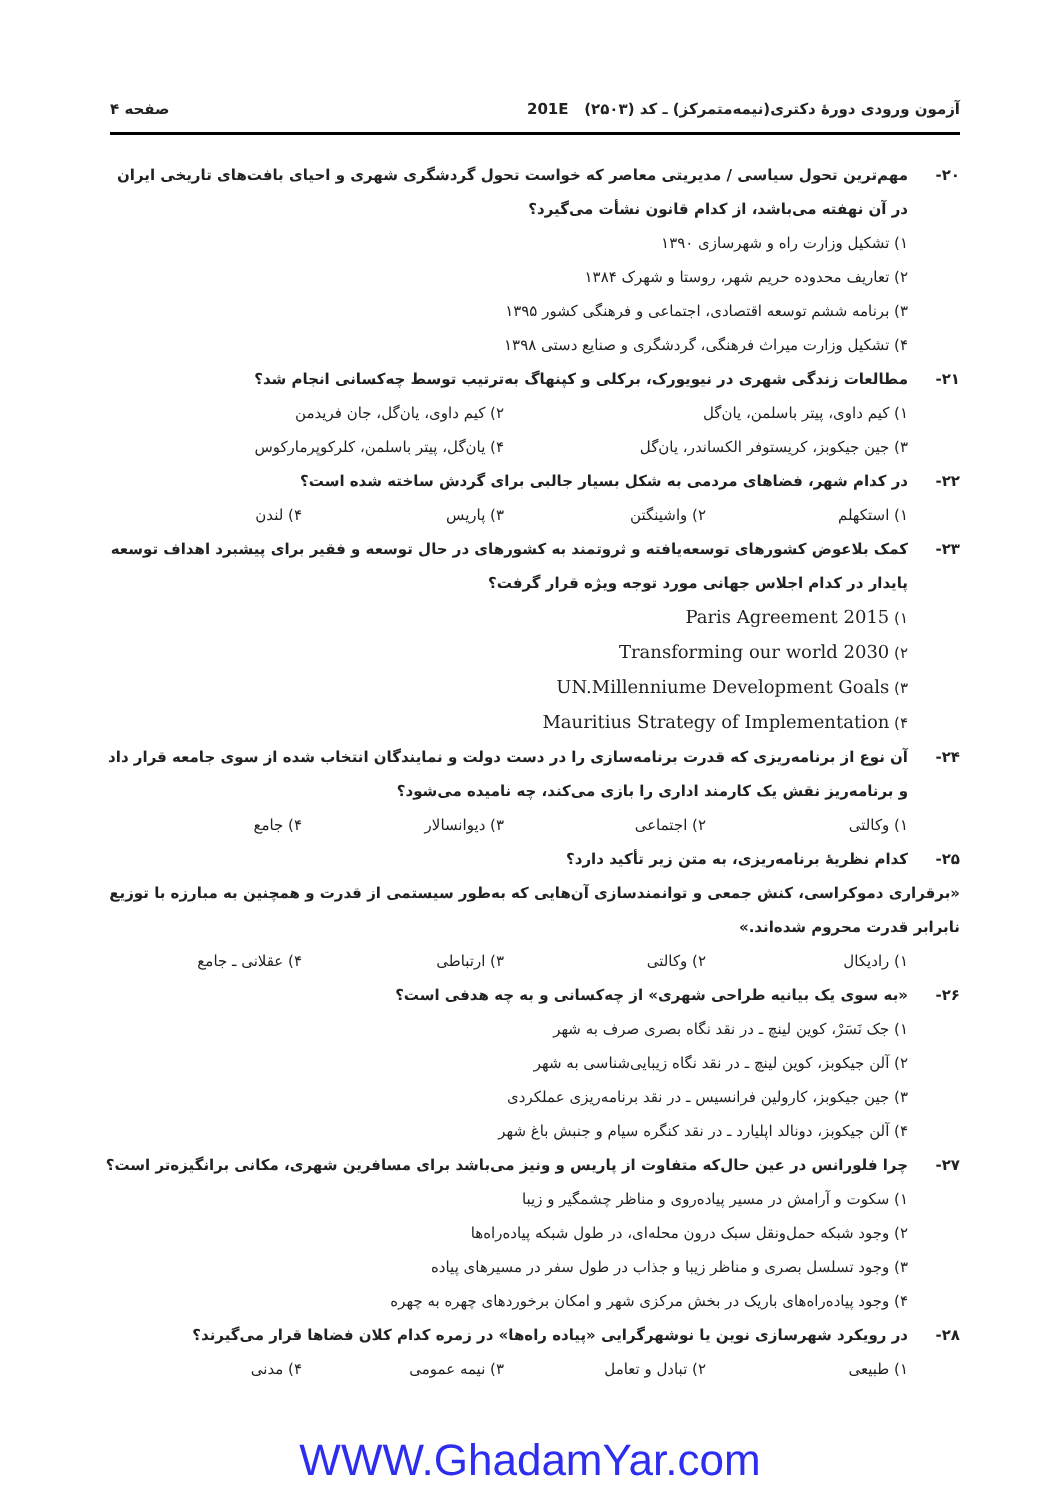آزمون ورودی دورهٔ دکتری(نیمه‌متمرکز) ـ کد (۲۵۰۳) 201E صفحه ۴
۲۰- مهم‌ترین تحول سیاسی / مدیریتی معاصر که خواست تحول گردشگری شهری و احیای بافت‌های تاریخی ایران در آن نهفته می‌باشد، از کدام قانون نشأت می‌گیرد؟
۱) تشکیل وزارت راه و شهرسازی ۱۳۹۰
۲) تعاریف محدوده حریم شهر، روستا و شهرک ۱۳۸۴
۳) برنامه ششم توسعه اقتصادی، اجتماعی و فرهنگی کشور ۱۳۹۵
۴) تشکیل وزارت میراث فرهنگی، گردشگری و صنایع دستی ۱۳۹۸
۲۱- مطالعات زندگی شهری در نیویورک، برکلی و کپنهاگ به‌ترتیب توسط چه‌کسانی انجام شد؟
۱) کیم داوی، پیتر باسلمن، یان‌گل ۲) کیم داوی، یان‌گل، جان فریدمن
۳) جین جیکوبز، کریستوفر الکساندر، یان‌گل ۴) یان‌گل، پیتر باسلمن، کلرکوپرمارکوس
۲۲- در کدام شهر، فضاهای مردمی به شکل بسیار جالبی برای گردش ساخته شده است؟
۱) استکهلم ۲) واشینگتن ۳) پاریس ۴) لندن
۲۳- کمک بلاعوض کشورهای توسعه‌یافته و ثروتمند به کشورهای در حال توسعه و فقیر برای پیشبرد اهداف توسعه پایدار در کدام اجلاس جهانی مورد توجه ویژه قرار گرفت؟
۱) Paris Agreement 2015
۲) Transforming our world 2030
۳) UN.Millenniume Development Goals
۴) Mauritius Strategy of Implementation
۲۴- آن نوع از برنامه‌ریزی که قدرت برنامه‌سازی را در دست دولت و نمایندگان انتخاب شده از سوی جامعه قرار داد و برنامه‌ریز نقش یک کارمند اداری را بازی می‌کند، چه نامیده می‌شود؟
۱) وکالتی ۲) اجتماعی ۳) دیوانسالار ۴) جامع
۲۵- کدام نظریهٔ برنامه‌ریزی، به متن زیر تأکید دارد؟
«برقراری دموکراسی، کنش جمعی و توانمندسازی آن‌هایی که به‌طور سیستمی از قدرت و همچنین به مبارزه با توزیع نابرابر قدرت محروم شده‌اند.»
۱) رادیکال ۲) وکالتی ۳) ارتباطی ۴) عقلانی ـ جامع
۲۶- «به سوی یک بیانیه طراحی شهری» از چه‌کسانی و به چه هدفی است؟
۱) جک نَسَرْ، کوین لینچ ـ در نقد نگاه بصری صرف به شهر
۲) آلن جیکوبز، کوین لینچ ـ در نقد نگاه زیبایی‌شناسی به شهر
۳) جین جیکوبز، کارولین فرانسیس ـ در نقد برنامه‌ریزی عملکردی
۴) آلن جیکوبز، دونالد اپلیارد ـ در نقد کنگره سیام و جنبش باغ شهر
۲۷- چرا فلورانس در عین حال‌که متفاوت از پاریس و ونیز می‌باشد برای مسافرین شهری، مکانی برانگیزه‌تر است؟
۱) سکوت و آرامش در مسیر پیاده‌روی و مناظر چشمگیر و زیبا
۲) وجود شبکه حمل‌ونقل سبک درون محله‌ای، در طول شبکه پیاده‌راه‌ها
۳) وجود تسلسل بصری و مناظر زیبا و جذاب در طول سفر در مسیرهای پیاده
۴) وجود پیاده‌راه‌های باریک در بخش مرکزی شهر و امکان برخوردهای چهره به چهره
۲۸- در رویکرد شهرسازی نوین یا نوشهرگرایی «پیاده راه‌ها» در زمره کدام کلان فضاها قرار می‌گیرند؟
۱) طبیعی ۲) تبادل و تعامل ۳) نیمه عمومی ۴) مدنی
WWW.GhadamYar.com